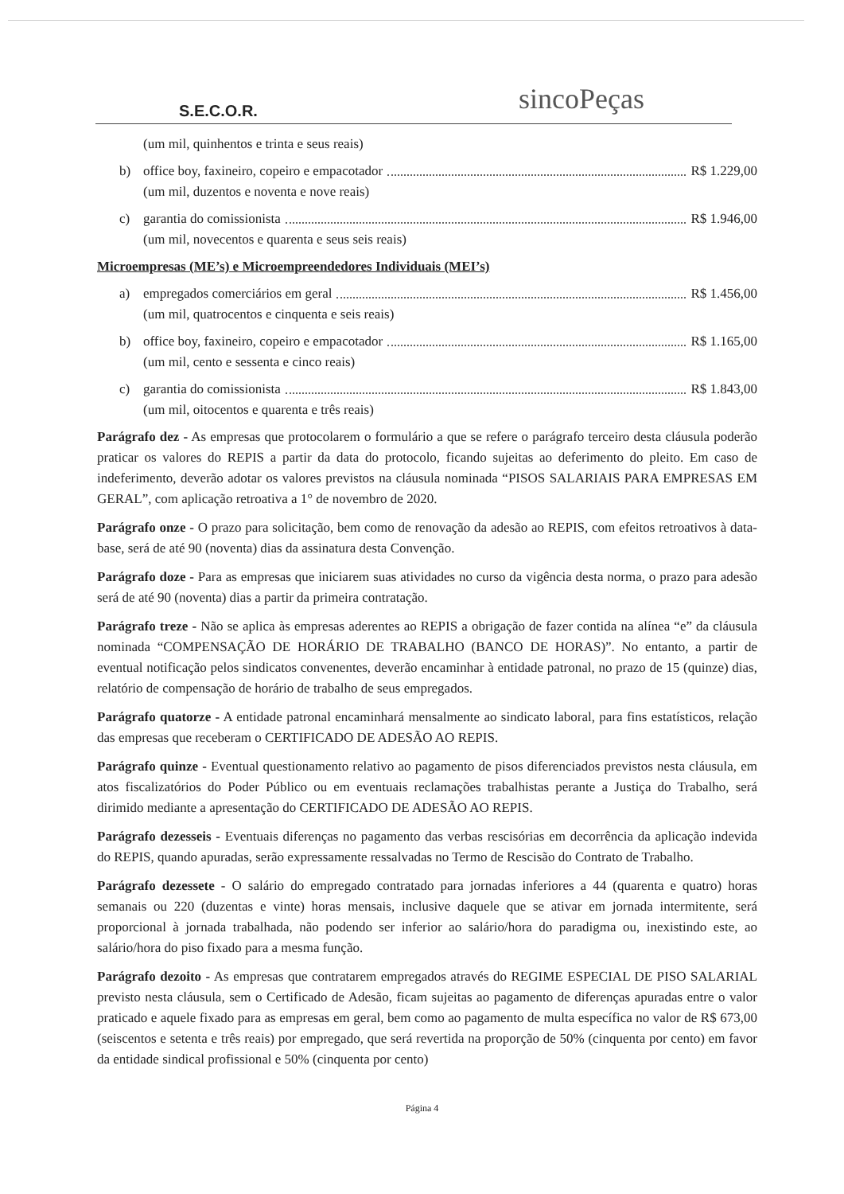S.E.C.O.R.
sincoPeças
(um mil, quinhentos e trinta e seus reais)
b) office boy, faxineiro, copeiro e empacotador R$ 1.229,00
(um mil, duzentos e noventa e nove reais)
c) garantia do comissionista R$ 1.946,00
(um mil, novecentos e quarenta e seus seis reais)
Microempresas (ME’s) e Microempreendedores Individuais (MEI’s)
a) empregados comerciários em geral R$ 1.456,00
(um mil, quatrocentos e cinquenta e seis reais)
b) office boy, faxineiro, copeiro e empacotador R$ 1.165,00
(um mil, cento e sessenta e cinco reais)
c) garantia do comissionista R$ 1.843,00
(um mil, oitocentos e quarenta e três reais)
Parágrafo dez - As empresas que protocolarem o formulário a que se refere o parágrafo terceiro desta cláusula poderão praticar os valores do REPIS a partir da data do protocolo, ficando sujeitas ao deferimento do pleito. Em caso de indeferimento, deverão adotar os valores previstos na cláusula nominada “PISOS SALARIAIS PARA EMPRESAS EM GERAL”, com aplicação retroativa a 1° de novembro de 2020.
Parágrafo onze - O prazo para solicitação, bem como de renovação da adesão ao REPIS, com efeitos retroativos à data-base, será de até 90 (noventa) dias da assinatura desta Convenção.
Parágrafo doze - Para as empresas que iniciarem suas atividades no curso da vigência desta norma, o prazo para adesão será de até 90 (noventa) dias a partir da primeira contratação.
Parágrafo treze - Não se aplica às empresas aderentes ao REPIS a obrigação de fazer contida na alínea “e” da cláusula nominada “COMPENSAÇÃO DE HORÁRIO DE TRABALHO (BANCO DE HORAS)”. No entanto, a partir de eventual notificação pelos sindicatos convenentes, deverão encaminhar à entidade patronal, no prazo de 15 (quinze) dias, relatório de compensação de horário de trabalho de seus empregados.
Parágrafo quatorze - A entidade patronal encaminhará mensalmente ao sindicato laboral, para fins estatísticos, relação das empresas que receberam o CERTIFICADO DE ADESÃO AO REPIS.
Parágrafo quinze - Eventual questionamento relativo ao pagamento de pisos diferenciados previstos nesta cláusula, em atos fiscalizatórios do Poder Público ou em eventuais reclamações trabalhistas perante a Justiça do Trabalho, será dirimido mediante a apresentação do CERTIFICADO DE ADESÃO AO REPIS.
Parágrafo dezesseis - Eventuais diferenças no pagamento das verbas rescisórias em decorrência da aplicação indevida do REPIS, quando apuradas, serão expressamente ressalvadas no Termo de Rescisão do Contrato de Trabalho.
Parágrafo dezessete - O salário do empregado contratado para jornadas inferiores a 44 (quarenta e quatro) horas semanais ou 220 (duzentas e vinte) horas mensais, inclusive daquele que se ativar em jornada intermitente, será proporcional à jornada trabalhada, não podendo ser inferior ao salário/hora do paradigma ou, inexistindo este, ao salário/hora do piso fixado para a mesma função.
Parágrafo dezoito - As empresas que contratarem empregados através do REGIME ESPECIAL DE PISO SALARIAL previsto nesta cláusula, sem o Certificado de Adesão, ficam sujeitas ao pagamento de diferenças apuradas entre o valor praticado e aquele fixado para as empresas em geral, bem como ao pagamento de multa específica no valor de R$ 673,00 (seiscentos e setenta e três reais) por empregado, que será revertida na proporção de 50% (cinquenta por cento) em favor da entidade sindical profissional e 50% (cinquenta por cento)
Página 4